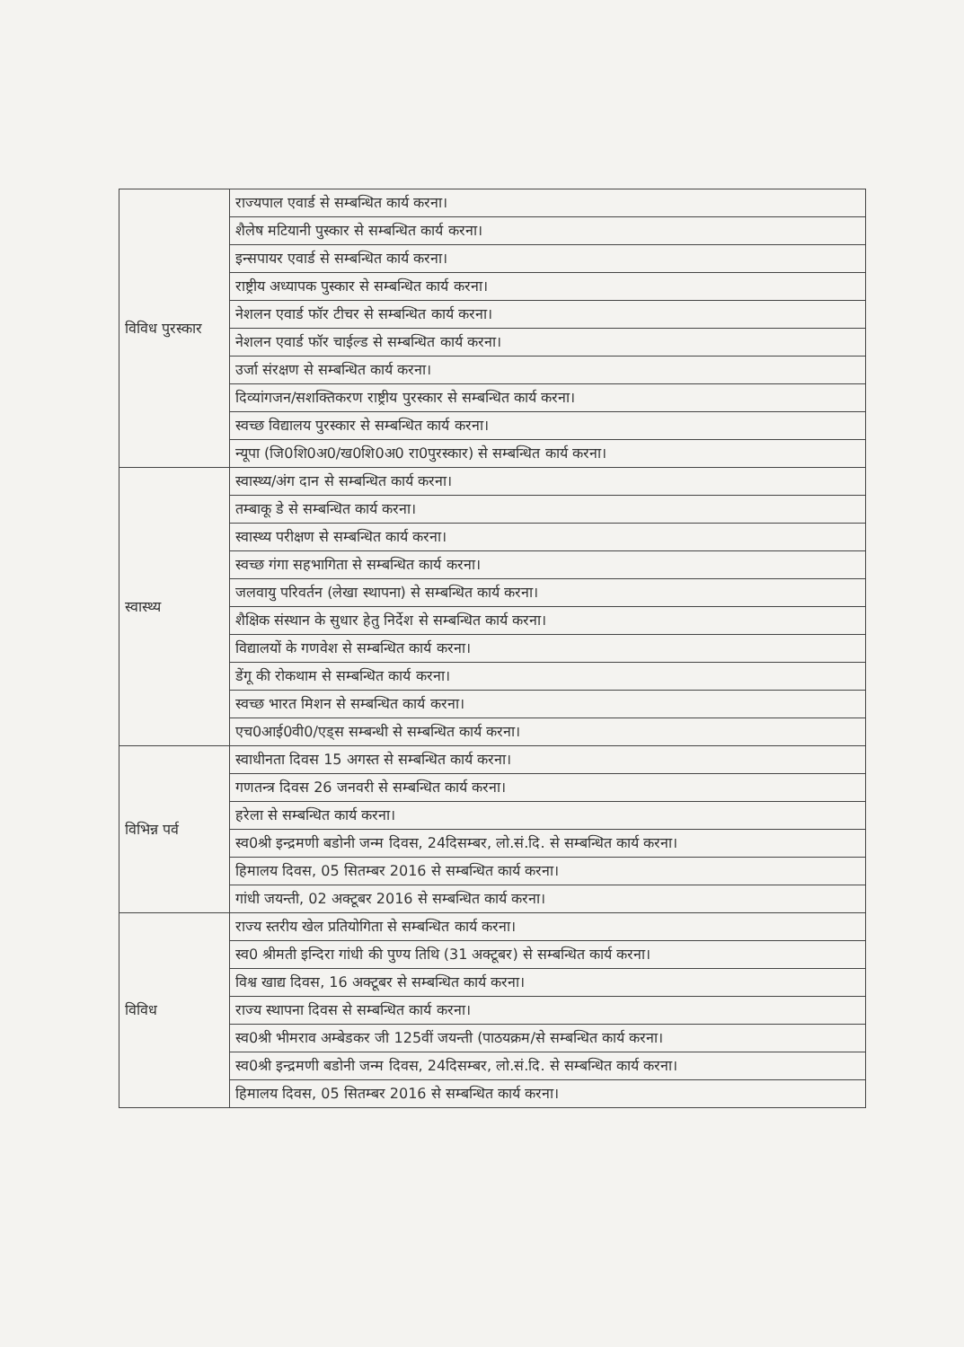| विविध पुरस्कार | राज्यपाल एवार्ड से सम्बन्धित कार्य करना। |
| | शैलेष मटियानी पुस्कार से सम्बन्धित कार्य करना। |
| | इन्सपायर एवार्ड से सम्बन्धित कार्य करना। |
| | राष्ट्रीय अध्यापक पुस्कार से सम्बन्धित कार्य करना। |
| | नेशलन एवार्ड फॉर टीचर से सम्बन्धित कार्य करना। |
| | नेशलन एवार्ड फॉर चाईल्ड से सम्बन्धित कार्य करना। |
| | उर्जा संरक्षण से सम्बन्धित कार्य करना। |
| | दिव्यांगजन/सशक्तिकरण राष्ट्रीय पुरस्कार से सम्बन्धित कार्य करना। |
| | स्वच्छ विद्यालय पुरस्कार से सम्बन्धित कार्य करना। |
| | न्यूपा (जि0शि0अ0/ख0शि0अ0 रा0पुरस्कार) से सम्बन्धित कार्य करना। |
| स्वास्थ्य | स्वास्थ्य/अंग दान से सम्बन्धित कार्य करना। |
| | तम्बाकू डे से सम्बन्धित कार्य करना। |
| | स्वास्थ्य परीक्षण से सम्बन्धित कार्य करना। |
| | स्वच्छ गंगा सहभागिता से सम्बन्धित कार्य करना। |
| | जलवायु परिवर्तन (लेखा स्थापना) से सम्बन्धित कार्य करना। |
| | शैक्षिक संस्थान के सुधार हेतु निर्देश से सम्बन्धित कार्य करना। |
| | विद्यालयों के गणवेश से सम्बन्धित कार्य करना। |
| | डेंगू की रोकथाम से सम्बन्धित कार्य करना। |
| | स्वच्छ भारत मिशन से सम्बन्धित कार्य करना। |
| | एच0आई0वी0/एड्स सम्बन्धी से सम्बन्धित कार्य करना। |
| विभिन्न पर्व | स्वाधीनता दिवस 15 अगस्त से सम्बन्धित कार्य करना। |
| | गणतन्त्र दिवस 26 जनवरी से सम्बन्धित कार्य करना। |
| | हरेला से सम्बन्धित कार्य करना। |
| | स्व0श्री इन्द्रमणी बडोनी जन्म दिवस, 24दिसम्बर, लो.सं.दि. से सम्बन्धित कार्य करना। |
| | हिमालय दिवस, 05 सितम्बर 2016 से सम्बन्धित कार्य करना। |
| | गांधी जयन्ती, 02 अक्टूबर 2016 से सम्बन्धित कार्य करना। |
| विविध | राज्य स्तरीय खेल प्रतियोगिता से सम्बन्धित कार्य करना। |
| | स्व0 श्रीमती इन्दिरा गांधी की पुण्य तिथि (31 अक्टूबर) से सम्बन्धित कार्य करना। |
| | विश्व खाद्य दिवस, 16 अक्टूबर से सम्बन्धित कार्य करना। |
| | राज्य स्थापना दिवस से सम्बन्धित कार्य करना। |
| | स्व0श्री भीमराव अम्बेडकर जी 125वीं जयन्ती (पाठयक्रम/से सम्बन्धित कार्य करना। |
| | स्व0श्री इन्द्रमणी बडोनी जन्म दिवस, 24दिसम्बर, लो.सं.दि. से सम्बन्धित कार्य करना। |
| | हिमालय दिवस, 05 सितम्बर 2016 से सम्बन्धित कार्य करना। |